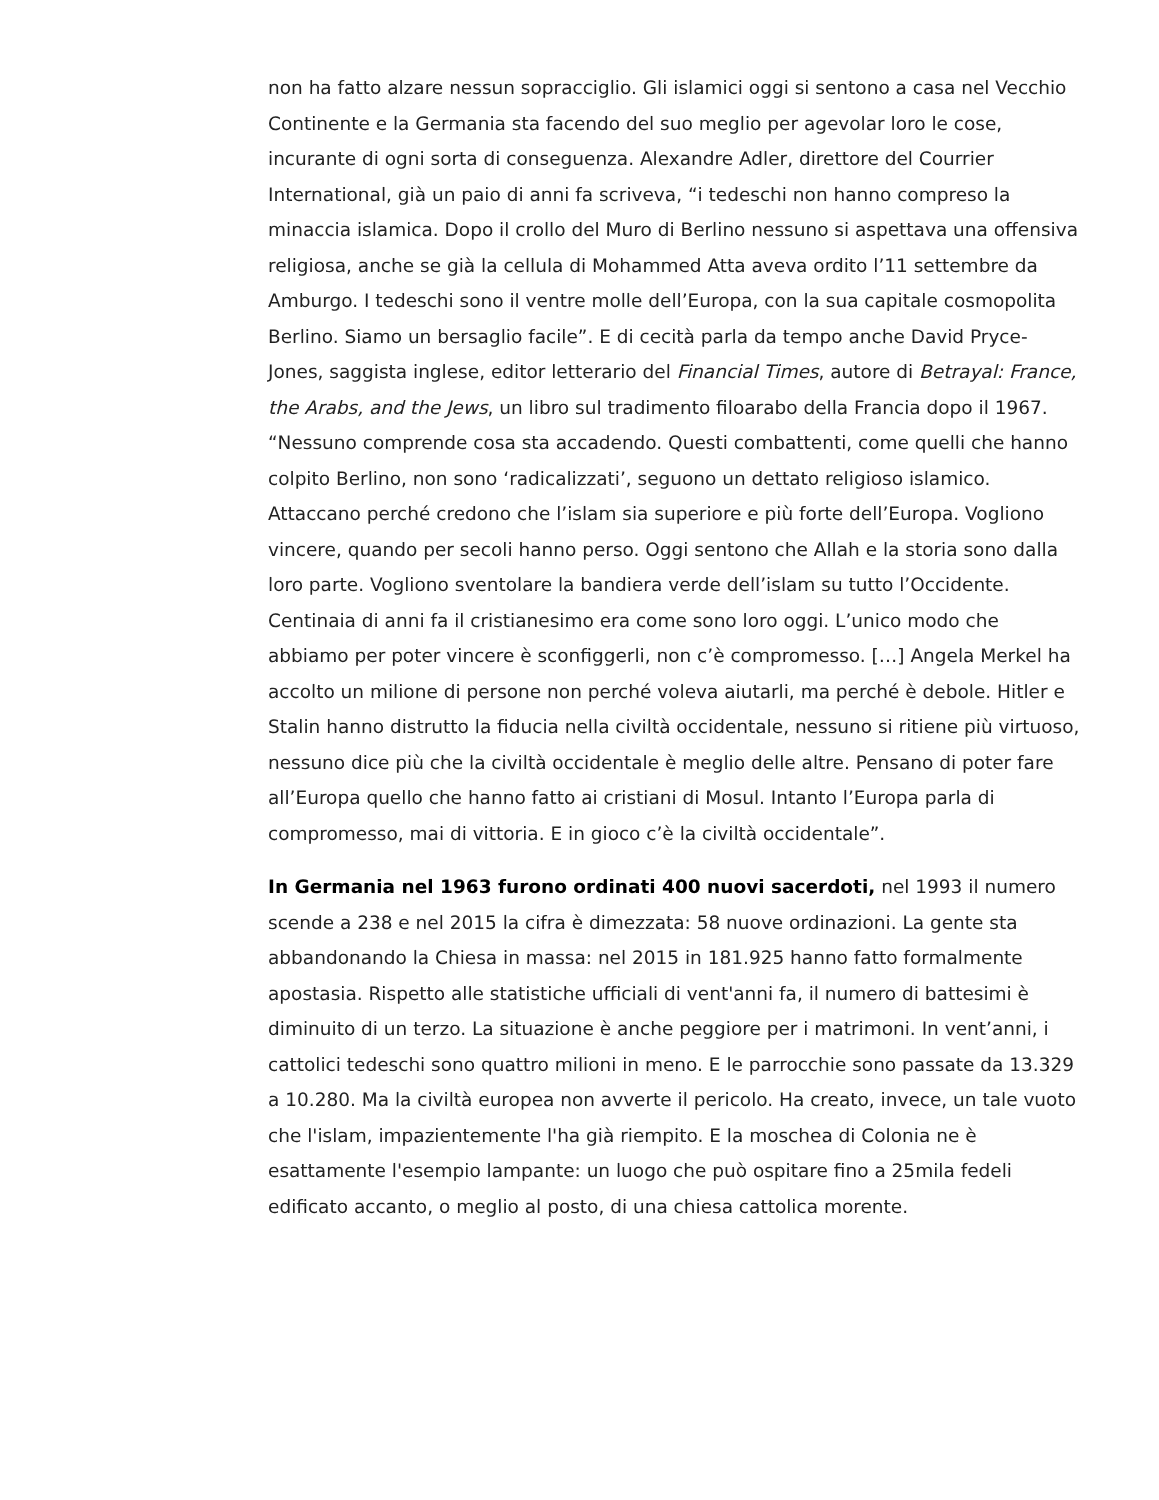non ha fatto alzare nessun sopracciglio. Gli islamici oggi si sentono a casa nel Vecchio Continente e la Germania sta facendo del suo meglio per agevolar loro le cose, incurante di ogni sorta di conseguenza. Alexandre Adler, direttore del Courrier International, già un paio di anni fa scriveva, “i tedeschi non hanno compreso la minaccia islamica. Dopo il crollo del Muro di Berlino nessuno si aspettava una offensiva religiosa, anche se già la cellula di Mohammed Atta aveva ordito l’11 settembre da Amburgo. I tedeschi sono il ventre molle dell’Europa, con la sua capitale cosmopolita Berlino. Siamo un bersaglio facile”. E di cecità parla da tempo anche David Pryce-Jones, saggista inglese, editor letterario del Financial Times, autore di Betrayal: France, the Arabs, and the Jews, un libro sul tradimento filoarabo della Francia dopo il 1967. “Nessuno comprende cosa sta accadendo. Questi combattenti, come quelli che hanno colpito Berlino, non sono ‘radicalizzati’, seguono un dettato religioso islamico. Attaccano perché credono che l’islam sia superiore e più forte dell’Europa. Vogliono vincere, quando per secoli hanno perso. Oggi sentono che Allah e la storia sono dalla loro parte. Vogliono sventolare la bandiera verde dell’islam su tutto l’Occidente. Centinaia di anni fa il cristianesimo era come sono loro oggi. L’unico modo che abbiamo per poter vincere è sconfiggerli, non c’è compromesso. […] Angela Merkel ha accolto un milione di persone non perché voleva aiutarli, ma perché è debole. Hitler e Stalin hanno distrutto la fiducia nella civiltà occidentale, nessuno si ritiene più virtuoso, nessuno dice più che la civiltà occidentale è meglio delle altre. Pensano di poter fare all’Europa quello che hanno fatto ai cristiani di Mosul. Intanto l’Europa parla di compromesso, mai di vittoria. E in gioco c’è la civiltà occidentale”.
In Germania nel 1963 furono ordinati 400 nuovi sacerdoti, nel 1993 il numero scende a 238 e nel 2015 la cifra è dimezzata: 58 nuove ordinazioni. La gente sta abbandonando la Chiesa in massa: nel 2015 in 181.925 hanno fatto formalmente apostasia. Rispetto alle statistiche ufficiali di vent'anni fa, il numero di battesimi è diminuito di un terzo. La situazione è anche peggiore per i matrimoni. In vent’anni, i cattolici tedeschi sono quattro milioni in meno. E le parrocchie sono passate da 13.329 a 10.280. Ma la civiltà europea non avverte il pericolo. Ha creato, invece, un tale vuoto che l'islam, impazientemente l'ha già riempito. E la moschea di Colonia ne è esattamente l'esempio lampante: un luogo che può ospitare fino a 25mila fedeli edificato accanto, o meglio al posto, di una chiesa cattolica morente.